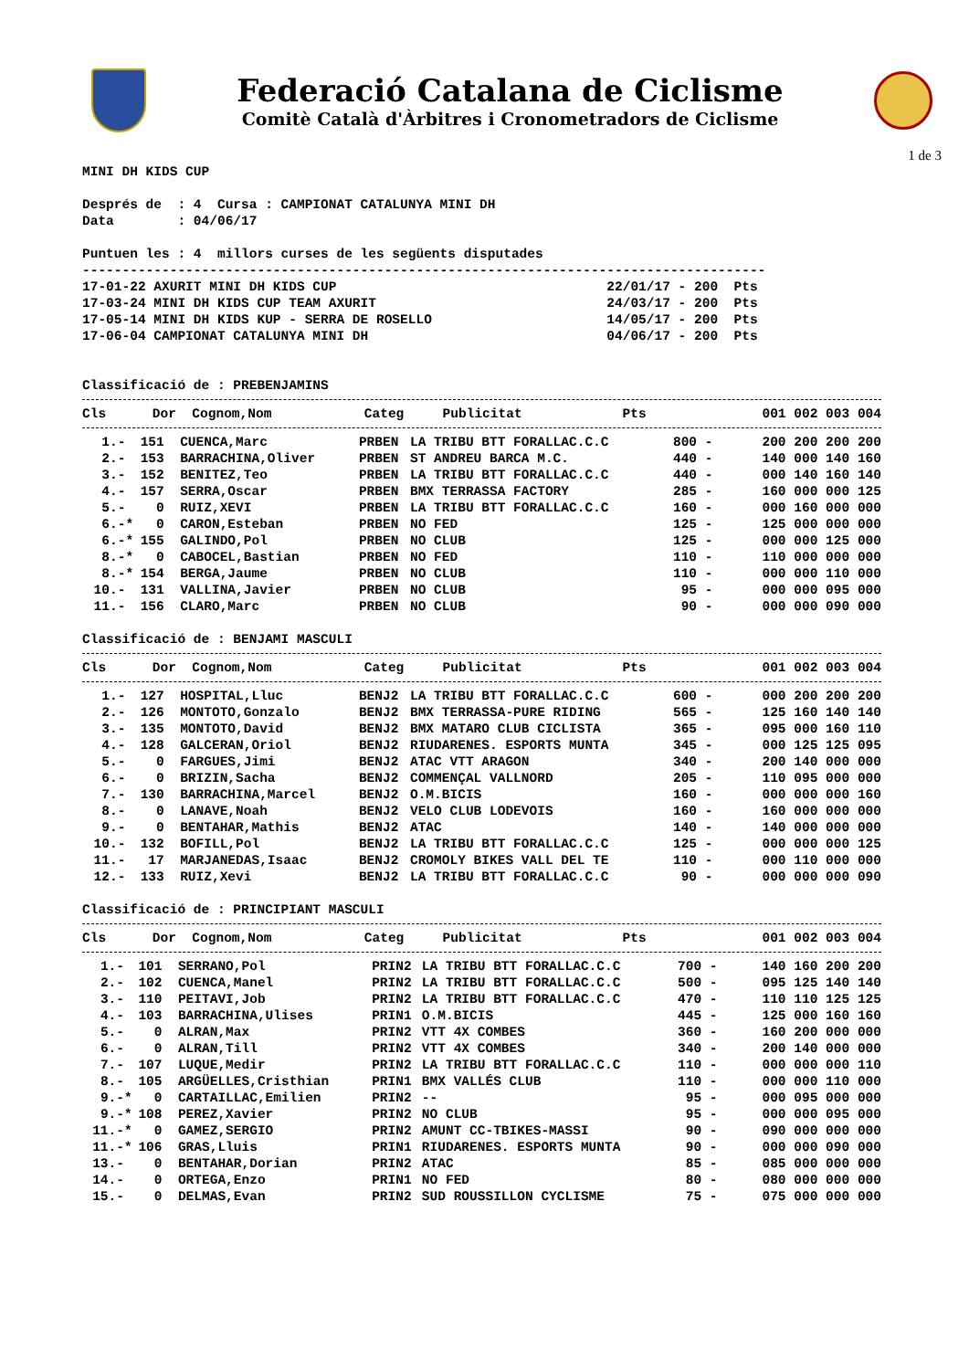Federació Catalana de Ciclisme
Comitè Català d'Àrbitres i Cronometradors de Ciclisme
1 de 3
MINI DH KIDS CUP Després de : 4 Cursa : CAMPIONAT CATALUNYA MINI DH Data : 04/06/17 Puntuen les : 4 millors curses de les següents disputades -------------------------------------------------------------------------------------- 17-01-22 AXURIT MINI DH KIDS CUP 22/01/17 - 200 Pts 17-03-24 MINI DH KIDS CUP TEAM AXURIT 24/03/17 - 200 Pts 17-05-14 MINI DH KIDS KUP - SERRA DE ROSELLO 14/05/17 - 200 Pts 17-06-04 CAMPIONAT CATALUNYA MINI DH 04/06/17 - 200 Pts Classificació de : PREBENJAMINS
| Cls | Dor | Cognom,Nom | Categ | Publicitat | Pts | | 001 002 003 004 |
| --- | --- | --- | --- | --- | --- | --- | --- |
| 1.- | 151 | CUENCA,Marc | PRBEN | LA TRIBU BTT FORALLAC.C.C | 800 | - | 200 200 200 200 |
| 2.- | 153 | BARRACHINA,Oliver | PRBEN | ST ANDREU BARCA M.C. | 440 | - | 140 000 140 160 |
| 3.- | 152 | BENITEZ,Teo | PRBEN | LA TRIBU BTT FORALLAC.C.C | 440 | - | 000 140 160 140 |
| 4.- | 157 | SERRA,Oscar | PRBEN | BMX TERRASSA FACTORY | 285 | - | 160 000 000 125 |
| 5.- | 0 | RUIZ,XEVI | PRBEN | LA TRIBU BTT FORALLAC.C.C | 160 | - | 000 160 000 000 |
| 6.-* | 0 | CARON,Esteban | PRBEN | NO FED | 125 | - | 125 000 000 000 |
| 6.-* | 155 | GALINDO,Pol | PRBEN | NO CLUB | 125 | - | 000 000 125 000 |
| 8.-* | 0 | CABOCEL,Bastian | PRBEN | NO FED | 110 | - | 110 000 000 000 |
| 8.-* | 154 | BERGA,Jaume | PRBEN | NO CLUB | 110 | - | 000 000 110 000 |
| 10.- | 131 | VALLINA,Javier | PRBEN | NO CLUB | 95 | - | 000 000 095 000 |
| 11.- | 156 | CLARO,Marc | PRBEN | NO CLUB | 90 | - | 000 000 090 000 |
Classificació de : BENJAMI MASCULI
| Cls | Dor | Cognom,Nom | Categ | Publicitat | Pts | | 001 002 003 004 |
| --- | --- | --- | --- | --- | --- | --- | --- |
| 1.- | 127 | HOSPITAL,Lluc | BENJ2 | LA TRIBU BTT FORALLAC.C.C | 600 | - | 000 200 200 200 |
| 2.- | 126 | MONTOTO,Gonzalo | BENJ2 | BMX TERRASSA-PURE RIDING | 565 | - | 125 160 140 140 |
| 3.- | 135 | MONTOTO,David | BENJ2 | BMX MATARO CLUB CICLISTA | 365 | - | 095 000 160 110 |
| 4.- | 128 | GALCERAN,Oriol | BENJ2 | RIUDARENES. ESPORTS MUNTA | 345 | - | 000 125 125 095 |
| 5.- | 0 | FARGUES,Jimi | BENJ2 | ATAC VTT ARAGON | 340 | - | 200 140 000 000 |
| 6.- | 0 | BRIZIN,Sacha | BENJ2 | COMMENÇAL VALLNORD | 205 | - | 110 095 000 000 |
| 7.- | 130 | BARRACHINA,Marcel | BENJ2 | O.M.BICIS | 160 | - | 000 000 000 160 |
| 8.- | 0 | LANAVE,Noah | BENJ2 | VELO CLUB LODEVOIS | 160 | - | 160 000 000 000 |
| 9.- | 0 | BENTAHAR,Mathis | BENJ2 | ATAC | 140 | - | 140 000 000 000 |
| 10.- | 132 | BOFILL,Pol | BENJ2 | LA TRIBU BTT FORALLAC.C.C | 125 | - | 000 000 000 125 |
| 11.- | 17 | MARJANEDAS,Isaac | BENJ2 | CROMOLY BIKES VALL DEL TE | 110 | - | 000 110 000 000 |
| 12.- | 133 | RUIZ,Xevi | BENJ2 | LA TRIBU BTT FORALLAC.C.C | 90 | - | 000 000 000 090 |
Classificació de : PRINCIPIANT MASCULI
| Cls | Dor | Cognom,Nom | Categ | Publicitat | Pts | | 001 002 003 004 |
| --- | --- | --- | --- | --- | --- | --- | --- |
| 1.- | 101 | SERRANO,Pol | PRIN2 | LA TRIBU BTT FORALLAC.C.C | 700 | - | 140 160 200 200 |
| 2.- | 102 | CUENCA,Manel | PRIN2 | LA TRIBU BTT FORALLAC.C.C | 500 | - | 095 125 140 140 |
| 3.- | 110 | PEITAVI,Job | PRIN2 | LA TRIBU BTT FORALLAC.C.C | 470 | - | 110 110 125 125 |
| 4.- | 103 | BARRACHINA,Ulises | PRIN1 | O.M.BICIS | 445 | - | 125 000 160 160 |
| 5.- | 0 | ALRAN,Max | PRIN2 | VTT 4X COMBES | 360 | - | 160 200 000 000 |
| 6.- | 0 | ALRAN,Till | PRIN2 | VTT 4X COMBES | 340 | - | 200 140 000 000 |
| 7.- | 107 | LUQUE,Medir | PRIN2 | LA TRIBU BTT FORALLAC.C.C | 110 | - | 000 000 000 110 |
| 8.- | 105 | ARGÜELLES,Cristhian | PRIN1 | BMX VALLÉS CLUB | 110 | - | 000 000 110 000 |
| 9.-* | 0 | CARTAILLAC,Emilien | PRIN2 | -- | 95 | - | 000 095 000 000 |
| 9.-* | 108 | PEREZ,Xavier | PRIN2 | NO CLUB | 95 | - | 000 000 095 000 |
| 11.-* | 0 | GAMEZ,SERGIO | PRIN2 | AMUNT CC-TBIKES-MASSI | 90 | - | 090 000 000 000 |
| 11.-* | 106 | GRAS,Lluis | PRIN1 | RIUDARENES. ESPORTS MUNTA | 90 | - | 000 000 090 000 |
| 13.- | 0 | BENTAHAR,Dorian | PRIN2 | ATAC | 85 | - | 085 000 000 000 |
| 14.- | 0 | ORTEGA,Enzo | PRIN1 | NO FED | 80 | - | 080 000 000 000 |
| 15.- | 0 | DELMAS,Evan | PRIN2 | SUD ROUSSILLON CYCLISME | 75 | - | 075 000 000 000 |